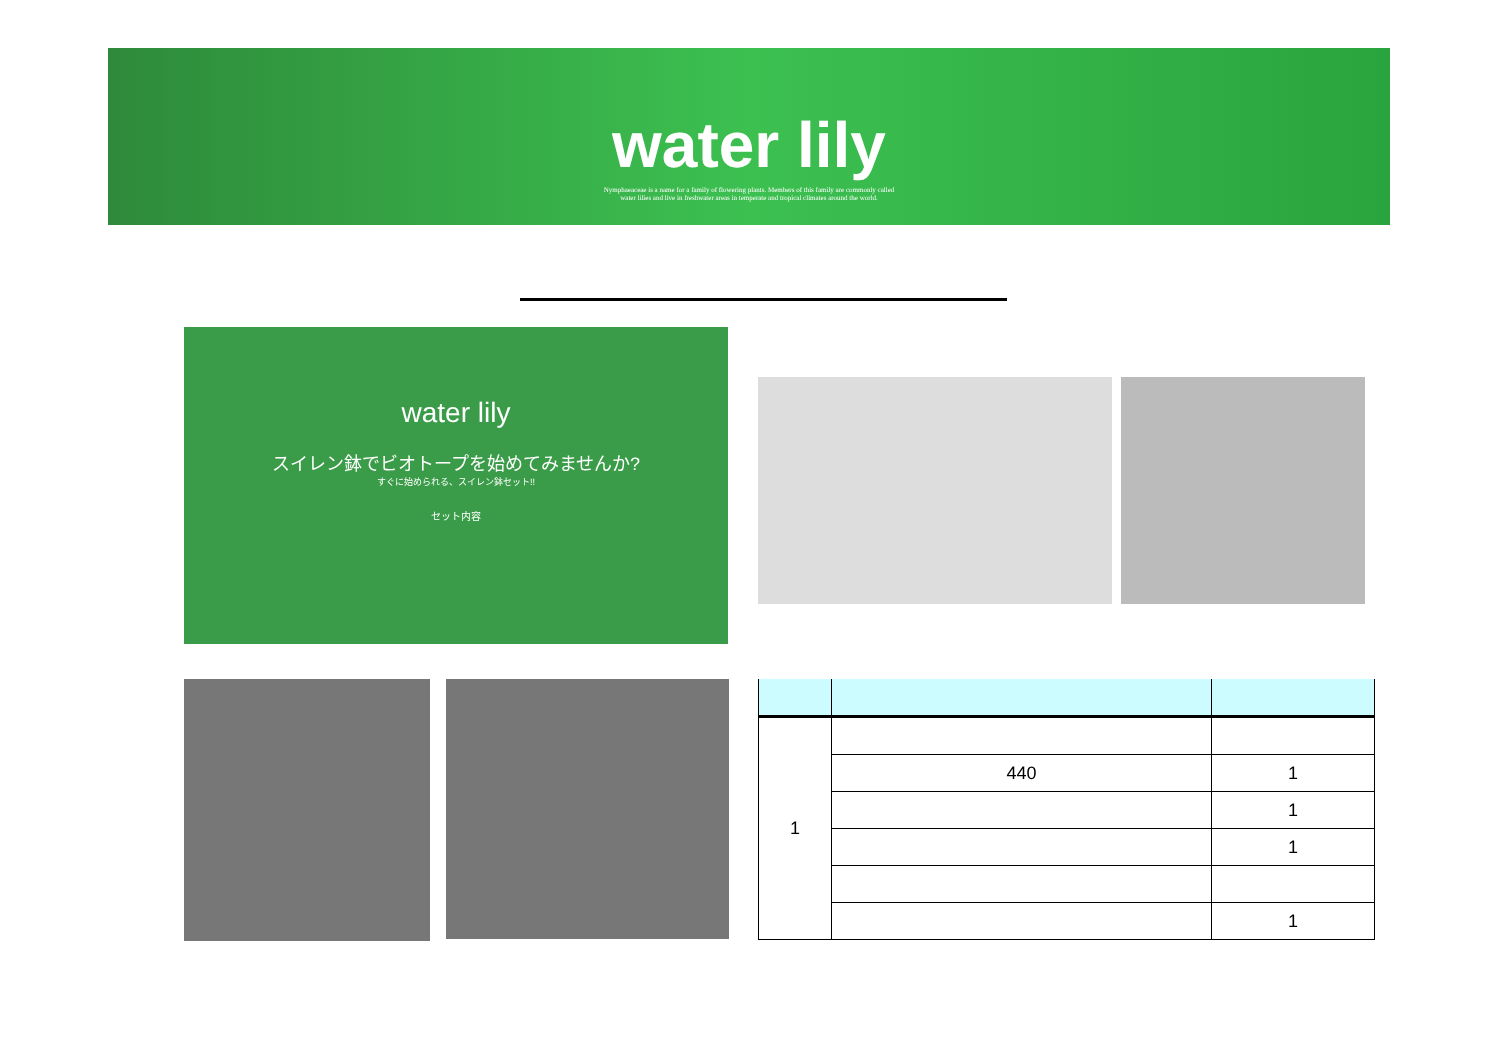water lily
Nymphaeaceae is a name for a family of flowering plants. Members of this family are commonly called
water lilies and live in freshwater areas in temperate and tropical climates around the world.
water lily
スイレン鉢でビオトープを始めてみませんか?
すぐに始められる、スイレン鉢セット!!
セット内容
| 1 | | |
| | 440 | 1 |
| | | 1 |
| | | 1 |
| | | 1 |